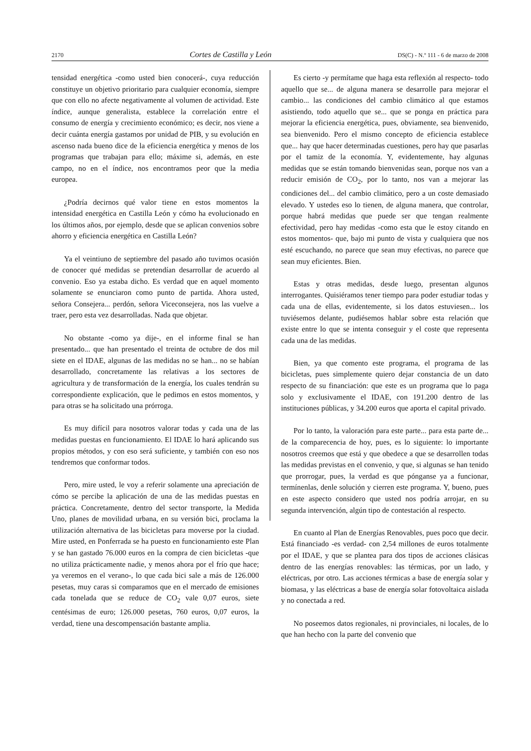2170 Cortes de Castilla y León DS(C) - N.º 111 - 6 de marzo de 2008
tensidad energética -como usted bien conocerá-, cuya reducción constituye un objetivo prioritario para cualquier economía, siempre que con ello no afecte negativamente al volumen de actividad. Este índice, aunque generalista, establece la correlación entre el consumo de energía y crecimiento económico; es decir, nos viene a decir cuánta energía gastamos por unidad de PIB, y su evolución en ascenso nada bueno dice de la eficiencia energética y menos de los programas que trabajan para ello; máxime si, además, en este campo, no en el índice, nos encontramos peor que la media europea.
¿Podría decirnos qué valor tiene en estos momentos la intensidad energética en Castilla León y cómo ha evolucionado en los últimos años, por ejemplo, desde que se aplican convenios sobre ahorro y eficiencia energética en Castilla León?
Ya el veintiuno de septiembre del pasado año tuvimos ocasión de conocer qué medidas se pretendían desarrollar de acuerdo al convenio. Eso ya estaba dicho. Es verdad que en aquel momento solamente se enunciaron como punto de partida. Ahora usted, señora Consejera... perdón, señora Viceconsejera, nos las vuelve a traer, pero esta vez desarrolladas. Nada que objetar.
No obstante -como ya dije-, en el informe final se han presentado... que han presentado el treinta de octubre de dos mil siete en el IDAE, algunas de las medidas no se han... no se habían desarrollado, concretamente las relativas a los sectores de agricultura y de transformación de la energía, los cuales tendrán su correspondiente explicación, que le pedimos en estos momentos, y para otras se ha solicitado una prórroga.
Es muy difícil para nosotros valorar todas y cada una de las medidas puestas en funcionamiento. El IDAE lo hará aplicando sus propios métodos, y con eso será suficiente, y también con eso nos tendremos que conformar todos.
Pero, mire usted, le voy a referir solamente una apreciación de cómo se percibe la aplicación de una de las medidas puestas en práctica. Concretamente, dentro del sector transporte, la Medida Uno, planes de movilidad urbana, en su versión bici, proclama la utilización alternativa de las bicicletas para moverse por la ciudad. Mire usted, en Ponferrada se ha puesto en funcionamiento este Plan y se han gastado 76.000 euros en la compra de cien bicicletas -que no utiliza prácticamente nadie, y menos ahora por el frío que hace; ya veremos en el verano-, lo que cada bici sale a más de 126.000 pesetas, muy caras si comparamos que en el mercado de emisiones cada tonelada que se reduce de CO<sub>2</sub> vale 0,07 euros, siete centésimas de euro; 126.000 pesetas, 760 euros, 0,07 euros, la verdad, tiene una descompensación bastante amplia.
Es cierto -y permítame que haga esta reflexión al respecto- todo aquello que se... de alguna manera se desarrolle para mejorar el cambio... las condiciones del cambio climático al que estamos asistiendo, todo aquello que se... que se ponga en práctica para mejorar la eficiencia energética, pues, obviamente, sea bienvenido, sea bienvenido. Pero el mismo concepto de eficiencia establece que... hay que hacer determinadas cuestiones, pero hay que pasarlas por el tamiz de la economía. Y, evidentemente, hay algunas medidas que se están tomando bienvenidas sean, porque nos van a reducir emisión de CO<sub>2</sub>, por lo tanto, nos van a mejorar las condiciones del... del cambio climático, pero a un coste demasiado elevado. Y ustedes eso lo tienen, de alguna manera, que controlar, porque habrá medidas que puede ser que tengan realmente efectividad, pero hay medidas -como esta que le estoy citando en estos momentos- que, bajo mi punto de vista y cualquiera que nos esté escuchando, no parece que sean muy efectivas, no parece que sean muy eficientes. Bien.
Estas y otras medidas, desde luego, presentan algunos interrogantes. Quisiéramos tener tiempo para poder estudiar todas y cada una de ellas, evidentemente, si los datos estuviesen... los tuviésemos delante, pudiésemos hablar sobre esta relación que existe entre lo que se intenta conseguir y el coste que representa cada una de las medidas.
Bien, ya que comento este programa, el programa de las bicicletas, pues simplemente quiero dejar constancia de un dato respecto de su financiación: que este es un programa que lo paga solo y exclusivamente el IDAE, con 191.200 dentro de las instituciones públicas, y 34.200 euros que aporta el capital privado.
Por lo tanto, la valoración para este parte... para esta parte de... de la comparecencia de hoy, pues, es lo siguiente: lo importante nosotros creemos que está y que obedece a que se desarrollen todas las medidas previstas en el convenio, y que, si algunas se han tenido que prorrogar, pues, la verdad es que pónganse ya a funcionar, termínenlas, denle solución y cierren este programa. Y, bueno, pues en este aspecto considero que usted nos podría arrojar, en su segunda intervención, algún tipo de contestación al respecto.
En cuanto al Plan de Energías Renovables, pues poco que decir. Está financiado -es verdad- con 2,54 millones de euros totalmente por el IDAE, y que se plantea para dos tipos de acciones clásicas dentro de las energías renovables: las térmicas, por un lado, y eléctricas, por otro. Las acciones térmicas a base de energía solar y biomasa, y las eléctricas a base de energía solar fotovoltaica aislada y no conectada a red.
No poseemos datos regionales, ni provinciales, ni locales, de lo que han hecho con la parte del convenio que